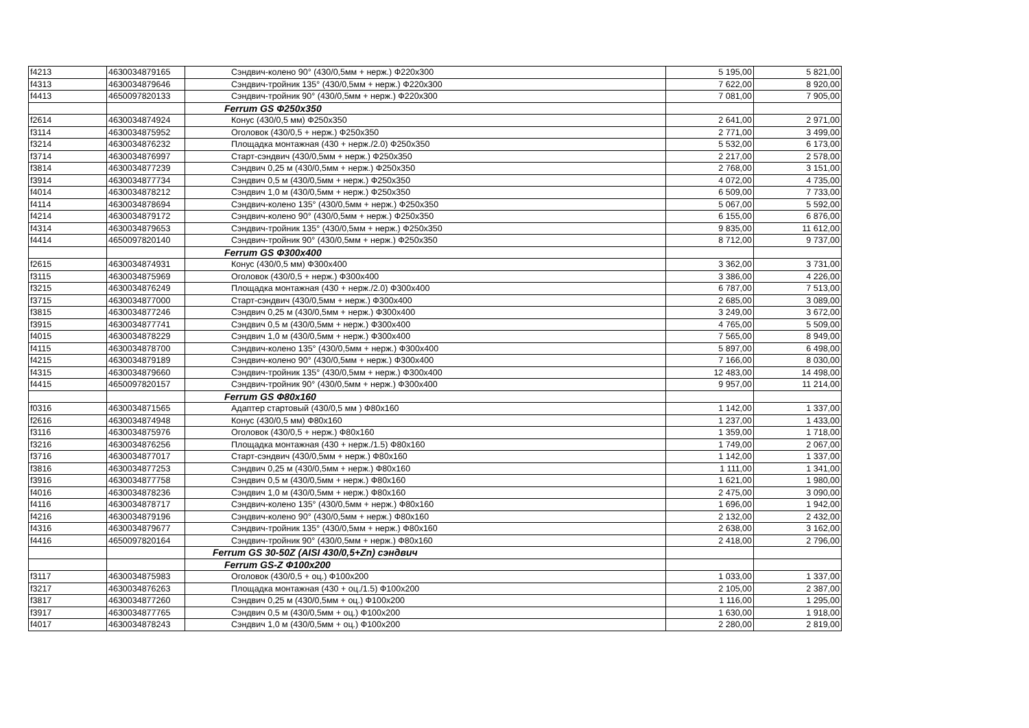| f4213 | 4630034879165 | Сэндвич-колено 90° (430/0,5мм + нерж.) Ф220x300 | 5 195,00 | 5 821,00 |
| f4313 | 4630034879646 | Сэндвич-тройник 135° (430/0,5мм + нерж.) Ф220x300 | 7 622,00 | 8 920,00 |
| f4413 | 4650097820133 | Сэндвич-тройник 90° (430/0,5мм + нерж.) Ф220x300 | 7 081,00 | 7 905,00 |
| | | Ferrum GS Ф250x350 | | |
| f2614 | 4630034874924 | Конус (430/0,5 мм) Ф250x350 | 2 641,00 | 2 971,00 |
| f3114 | 4630034875952 | Оголовок (430/0,5 + нерж.) Ф250x350 | 2 771,00 | 3 499,00 |
| f3214 | 4630034876232 | Площадка монтажная (430 + нерж./2.0) Ф250x350 | 5 532,00 | 6 173,00 |
| f3714 | 4630034876997 | Старт-сэндвич (430/0,5мм + нерж.) Ф250x350 | 2 217,00 | 2 578,00 |
| f3814 | 4630034877239 | Сэндвич 0,25 м (430/0,5мм + нерж.) Ф250x350 | 2 768,00 | 3 151,00 |
| f3914 | 4630034877734 | Сэндвич 0,5 м (430/0,5мм + нерж.) Ф250x350 | 4 072,00 | 4 735,00 |
| f4014 | 4630034878212 | Сэндвич 1,0 м (430/0,5мм + нерж.) Ф250x350 | 6 509,00 | 7 733,00 |
| f4114 | 4630034878694 | Сэндвич-колено 135° (430/0,5мм + нерж.) Ф250x350 | 5 067,00 | 5 592,00 |
| f4214 | 4630034879172 | Сэндвич-колено 90° (430/0,5мм + нерж.) Ф250x350 | 6 155,00 | 6 876,00 |
| f4314 | 4630034879653 | Сэндвич-тройник 135° (430/0,5мм + нерж.) Ф250x350 | 9 835,00 | 11 612,00 |
| f4414 | 4650097820140 | Сэндвич-тройник 90° (430/0,5мм + нерж.) Ф250x350 | 8 712,00 | 9 737,00 |
| | | Ferrum GS Ф300x400 | | |
| f2615 | 4630034874931 | Конус (430/0,5 мм) Ф300x400 | 3 362,00 | 3 731,00 |
| f3115 | 4630034875969 | Оголовок (430/0,5 + нерж.) Ф300x400 | 3 386,00 | 4 226,00 |
| f3215 | 4630034876249 | Площадка монтажная (430 + нерж./2.0) Ф300x400 | 6 787,00 | 7 513,00 |
| f3715 | 4630034877000 | Старт-сэндвич (430/0,5мм + нерж.) Ф300x400 | 2 685,00 | 3 089,00 |
| f3815 | 4630034877246 | Сэндвич 0,25 м (430/0,5мм + нерж.) Ф300x400 | 3 249,00 | 3 672,00 |
| f3915 | 4630034877741 | Сэндвич 0,5 м (430/0,5мм + нерж.) Ф300x400 | 4 765,00 | 5 509,00 |
| f4015 | 4630034878229 | Сэндвич 1,0 м (430/0,5мм + нерж.) Ф300x400 | 7 565,00 | 8 949,00 |
| f4115 | 4630034878700 | Сэндвич-колено 135° (430/0,5мм + нерж.) Ф300x400 | 5 897,00 | 6 498,00 |
| f4215 | 4630034879189 | Сэндвич-колено 90° (430/0,5мм + нерж.) Ф300x400 | 7 166,00 | 8 030,00 |
| f4315 | 4630034879660 | Сэндвич-тройник 135° (430/0,5мм + нерж.) Ф300x400 | 12 483,00 | 14 498,00 |
| f4415 | 4650097820157 | Сэндвич-тройник 90° (430/0,5мм + нерж.) Ф300x400 | 9 957,00 | 11 214,00 |
| | | Ferrum GS Ф80x160 | | |
| f0316 | 4630034871565 | Адаптер стартовый (430/0,5 мм ) Ф80x160 | 1 142,00 | 1 337,00 |
| f2616 | 4630034874948 | Конус (430/0,5 мм) Ф80x160 | 1 237,00 | 1 433,00 |
| f3116 | 4630034875976 | Оголовок (430/0,5 + нерж.) Ф80x160 | 1 359,00 | 1 718,00 |
| f3216 | 4630034876256 | Площадка монтажная (430 + нерж./1.5) Ф80x160 | 1 749,00 | 2 067,00 |
| f3716 | 4630034877017 | Старт-сэндвич (430/0,5мм + нерж.) Ф80x160 | 1 142,00 | 1 337,00 |
| f3816 | 4630034877253 | Сэндвич 0,25 м (430/0,5мм + нерж.) Ф80x160 | 1 111,00 | 1 341,00 |
| f3916 | 4630034877758 | Сэндвич 0,5 м (430/0,5мм + нерж.) Ф80x160 | 1 621,00 | 1 980,00 |
| f4016 | 4630034878236 | Сэндвич 1,0 м (430/0,5мм + нерж.) Ф80x160 | 2 475,00 | 3 090,00 |
| f4116 | 4630034878717 | Сэндвич-колено 135° (430/0,5мм + нерж.) Ф80x160 | 1 696,00 | 1 942,00 |
| f4216 | 4630034879196 | Сэндвич-колено 90° (430/0,5мм + нерж.) Ф80x160 | 2 132,00 | 2 432,00 |
| f4316 | 4630034879677 | Сэндвич-тройник 135° (430/0,5мм + нерж.) Ф80x160 | 2 638,00 | 3 162,00 |
| f4416 | 4650097820164 | Сэндвич-тройник 90° (430/0,5мм + нерж.) Ф80x160 | 2 418,00 | 2 796,00 |
| | | Ferrum GS 30-50Z (AISI 430/0,5+Zn) сэндвич | | |
| | | Ferrum GS-Z Ф100x200 | | |
| f3117 | 4630034875983 | Оголовок (430/0,5 + оц.) Ф100x200 | 1 033,00 | 1 337,00 |
| f3217 | 4630034876263 | Площадка монтажная (430 + оц./1.5) Ф100x200 | 2 105,00 | 2 387,00 |
| f3817 | 4630034877260 | Сэндвич 0,25 м (430/0,5мм + оц.) Ф100x200 | 1 116,00 | 1 295,00 |
| f3917 | 4630034877765 | Сэндвич 0,5 м (430/0,5мм + оц.) Ф100x200 | 1 630,00 | 1 918,00 |
| f4017 | 4630034878243 | Сэндвич 1,0 м (430/0,5мм + оц.) Ф100x200 | 2 280,00 | 2 819,00 |